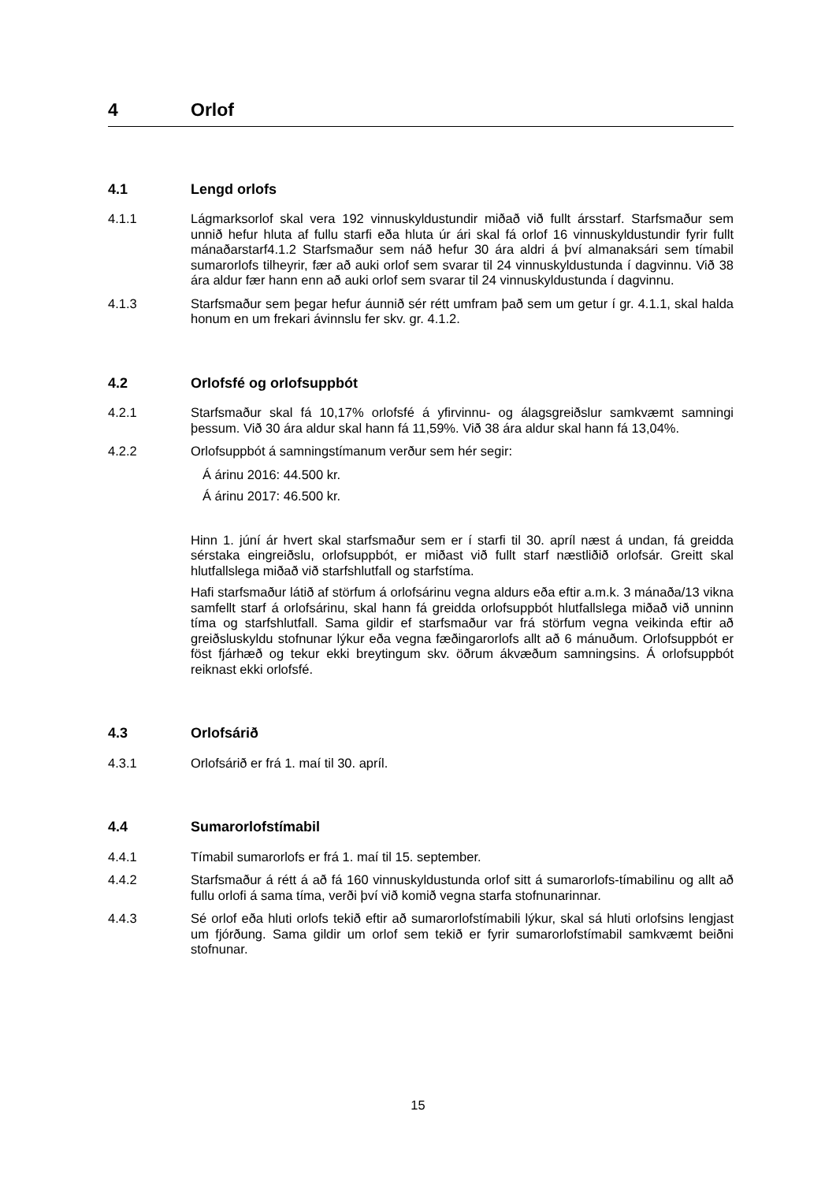4 Orlof
4.1 Lengd orlofs
4.1.1 Lágmarksorlof skal vera 192 vinnuskyldustundir miðað við fullt ársstarf. Starfsmaður sem unnið hefur hluta af fullu starfi eða hluta úr ári skal fá orlof 16 vinnuskyldustundir fyrir fullt mánaðarstarf4.1.2 Starfsmaður sem náð hefur 30 ára aldri á því almanaksári sem tímabil sumarorlofs tilheyrir, fær að auki orlof sem svarar til 24 vinnuskyldustunda í dagvinnu. Við 38 ára aldur fær hann enn að auki orlof sem svarar til 24 vinnuskyldustunda í dagvinnu.
4.1.3 Starfsmaður sem þegar hefur áunnið sér rétt umfram það sem um getur í gr. 4.1.1, skal halda honum en um frekari ávinnslu fer skv. gr. 4.1.2.
4.2 Orlofsfé og orlofsuppbót
4.2.1 Starfsmaður skal fá 10,17% orlofsfé á yfirvinnu- og álagsgreiðslur samkvæmt samningi þessum. Við 30 ára aldur skal hann fá 11,59%. Við 38 ára aldur skal hann fá 13,04%.
4.2.2 Orlofsuppbót á samningstímanum verður sem hér segir:
Á árinu 2016: 44.500 kr.
Á árinu 2017: 46.500 kr.
Hinn 1. júní ár hvert skal starfsmaður sem er í starfi til 30. apríl næst á undan, fá greidda sérstaka eingreiðslu, orlofsuppbót, er miðast við fullt starf næstliðið orlofsár. Greitt skal hlutfallslega miðað við starfshlutfall og starfstíma.
Hafi starfsmaður látið af störfum á orlofsárinu vegna aldurs eða eftir a.m.k. 3 mánaða/13 vikna samfellt starf á orlofsárinu, skal hann fá greidda orlofsuppbót hlutfallslega miðað við unninn tíma og starfshlutfall. Sama gildir ef starfsmaður var frá störfum vegna veikinda eftir að greiðsluskyldu stofnunar lýkur eða vegna fæðingarorlofs allt að 6 mánuðum. Orlofsuppbót er föst fjárhæð og tekur ekki breytingum skv. öðrum ákvæðum samningsins. Á orlofsuppbót reiknast ekki orlofsfé.
4.3 Orlofsárið
4.3.1 Orlofsárið er frá 1. maí til 30. apríl.
4.4 Sumarorlofstímabil
4.4.1 Tímabil sumarorlofs er frá 1. maí til 15. september.
4.4.2 Starfsmaður á rétt á að fá 160 vinnuskyldustunda orlof sitt á sumarorlofs-tímabilinu og allt að fullu orlofi á sama tíma, verði því við komið vegna starfa stofnunarinnar.
4.4.3 Sé orlof eða hluti orlofs tekið eftir að sumarorlofstímabili lýkur, skal sá hluti orlofsins lengjast um fjórðung. Sama gildir um orlof sem tekið er fyrir sumarorlofstímabil samkvæmt beiðni stofnunar.
15